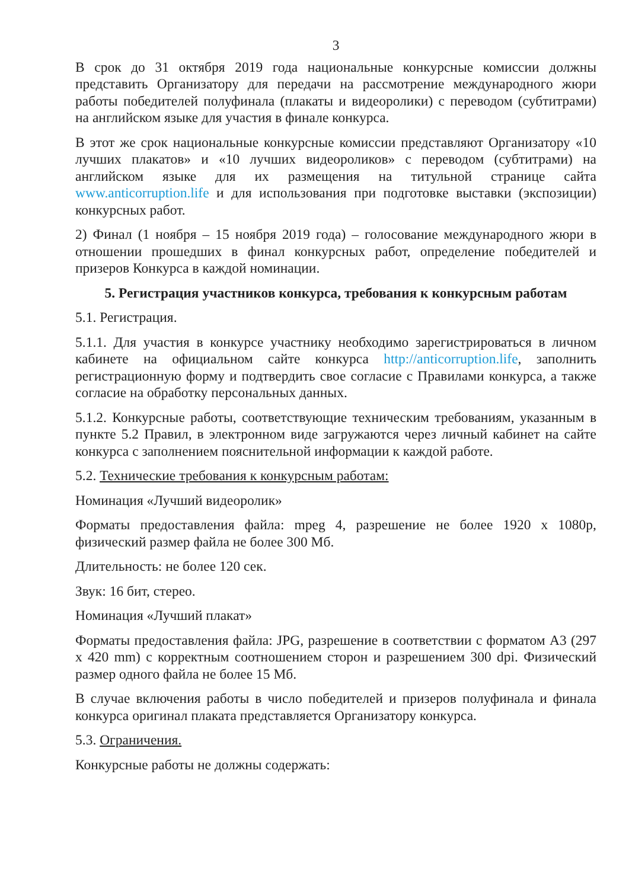3
В срок до 31 октября 2019 года национальные конкурсные комиссии должны представить Организатору для передачи на рассмотрение международного жюри работы победителей полуфинала (плакаты и видеоролики) с переводом (субтитрами) на английском языке для участия в финале конкурса.
В этот же срок национальные конкурсные комиссии представляют Организатору «10 лучших плакатов» и «10 лучших видеороликов» с переводом (субтитрами) на английском языке для их размещения на титульной странице сайта www.anticorruption.life и для использования при подготовке выставки (экспозиции) конкурсных работ.
2) Финал (1 ноября – 15 ноября 2019 года) – голосование международного жюри в отношении прошедших в финал конкурсных работ, определение победителей и призеров Конкурса в каждой номинации.
5. Регистрация участников конкурса, требования к конкурсным работам
5.1. Регистрация.
5.1.1. Для участия в конкурсе участнику необходимо зарегистрироваться в личном кабинете на официальном сайте конкурса http://anticorruption.life, заполнить регистрационную форму и подтвердить свое согласие с Правилами конкурса, а также согласие на обработку персональных данных.
5.1.2. Конкурсные работы, соответствующие техническим требованиям, указанным в пункте 5.2 Правил, в электронном виде загружаются через личный кабинет на сайте конкурса с заполнением пояснительной информации к каждой работе.
5.2. Технические требования к конкурсным работам:
Номинация «Лучший видеоролик»
Форматы предоставления файла: mpeg 4, разрешение не более 1920 x 1080p, физический размер файла не более 300 Мб.
Длительность: не более 120 сек.
Звук: 16 бит, стерео.
Номинация «Лучший плакат»
Форматы предоставления файла: JPG, разрешение в соответствии с форматом А3 (297 x 420 mm) с корректным соотношением сторон и разрешением 300 dpi. Физический размер одного файла не более 15 Мб.
В случае включения работы в число победителей и призеров полуфинала и финала конкурса оригинал плаката представляется Организатору конкурса.
5.3. Ограничения.
Конкурсные работы не должны содержать: